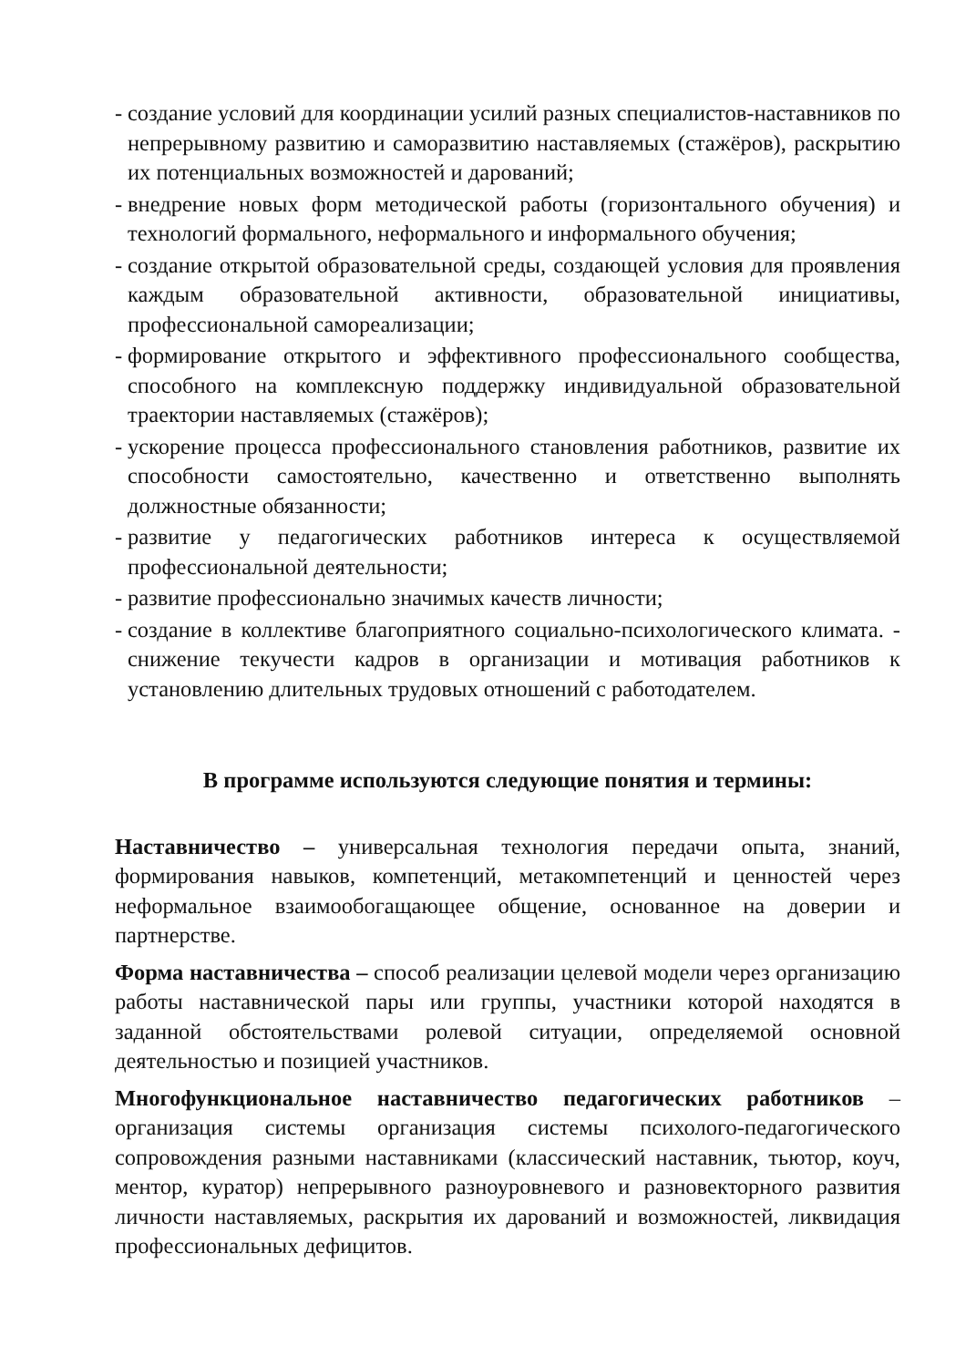- создание условий для координации усилий разных специалистов-наставников по непрерывному развитию и саморазвитию наставляемых (стажёров), раскрытию их потенциальных возможностей и дарований;
- внедрение новых форм методической работы (горизонтального обучения) и технологий формального, неформального и информального обучения;
- создание открытой образовательной среды, создающей условия для проявления каждым образовательной активности, образовательной инициативы, профессиональной самореализации;
- формирование открытого и эффективного профессионального сообщества, способного на комплексную поддержку индивидуальной образовательной траектории наставляемых (стажёров);
- ускорение процесса профессионального становления работников, развитие их способности самостоятельно, качественно и ответственно выполнять должностные обязанности;
- развитие у педагогических работников интереса к осуществляемой профессиональной деятельности;
- развитие профессионально значимых качеств личности;
- создание в коллективе благоприятного социально-психологического климата. - снижение текучести кадров в организации и мотивация работников к установлению длительных трудовых отношений с работодателем.
В программе используются следующие понятия и термины:
Наставничество – универсальная технология передачи опыта, знаний, формирования навыков, компетенций, метакомпетенций и ценностей через неформальное взаимообогащающее общение, основанное на доверии и партнерстве.
Форма наставничества – способ реализации целевой модели через организацию работы наставнической пары или группы, участники которой находятся в заданной обстоятельствами ролевой ситуации, определяемой основной деятельностью и позицией участников.
Многофункциональное наставничество педагогических работников – организация системы организация системы психолого-педагогического сопровождения разными наставниками (классический наставник, тьютор, коуч, ментор, куратор) непрерывного разноуровневого и разновекторного развития личности наставляемых, раскрытия их дарований и возможностей, ликвидация профессиональных дефицитов.